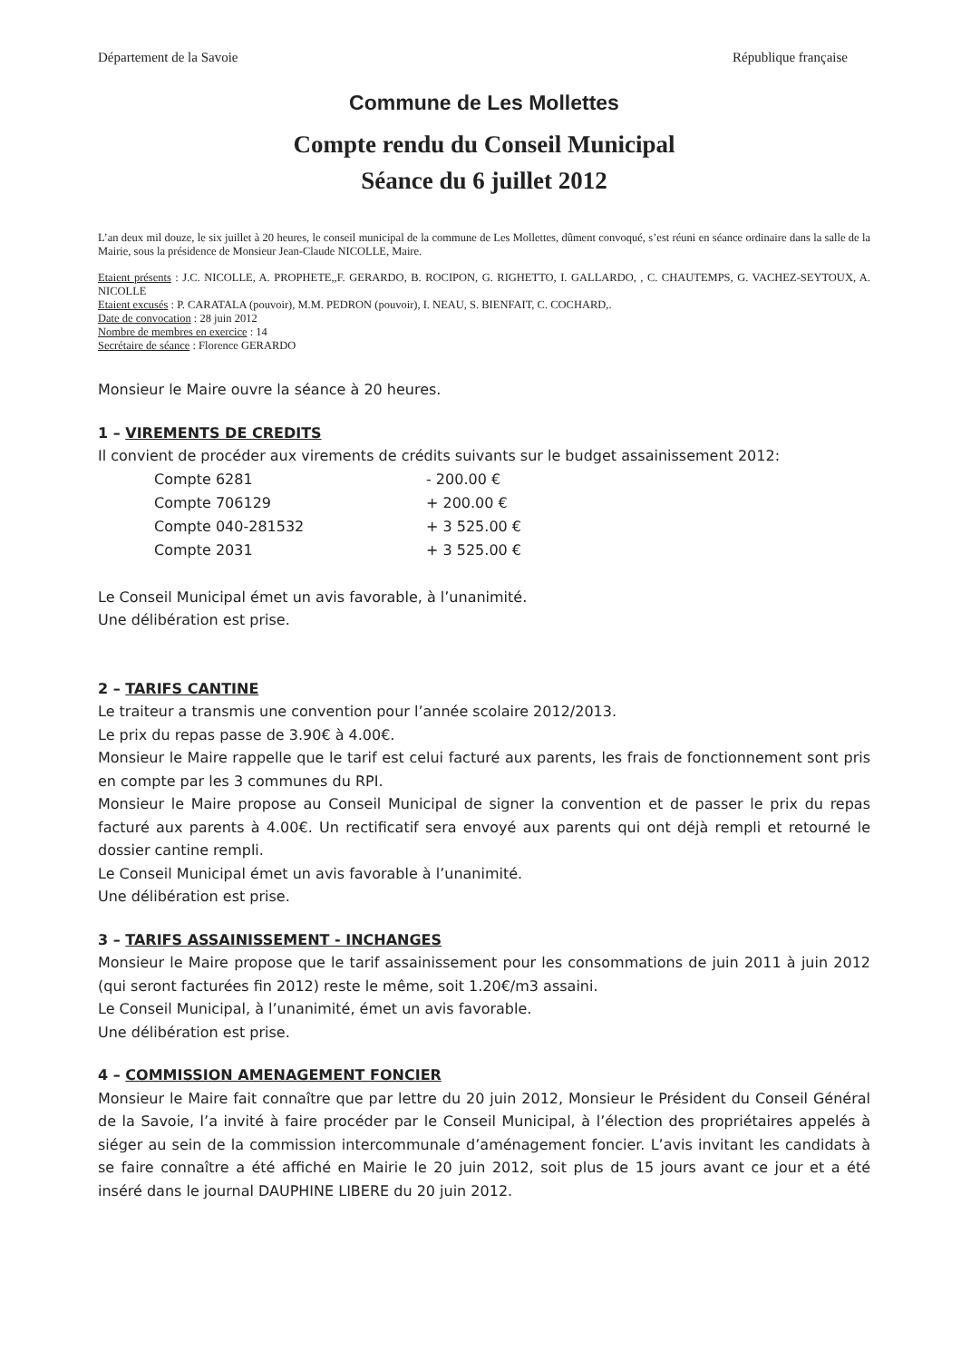Département de la Savoie République française
Commune de Les Mollettes
Compte rendu du Conseil Municipal
Séance du 6 juillet 2012
L’an deux mil douze, le six juillet à 20 heures, le conseil municipal de la commune de Les Mollettes, dûment convoqué, s’est réuni en séance ordinaire dans la salle de la Mairie, sous la présidence de Monsieur Jean-Claude NICOLLE, Maire.
Etaient présents : J.C. NICOLLE, A. PROPHETE,,F. GERARDO, B. ROCIPON, G. RIGHETTO, I. GALLARDO, , C. CHAUTEMPS, G. VACHEZ-SEYTOUX, A. NICOLLE
Etaient excusés : P. CARATALA (pouvoir), M.M. PEDRON (pouvoir), I. NEAU, S. BIENFAIT, C. COCHARD,.
Date de convocation : 28 juin 2012
Nombre de membres en exercice : 14
Secrétaire de séance : Florence GERARDO
Monsieur le Maire ouvre la séance à 20 heures.
1 – VIREMENTS DE CREDITS
Il convient de procéder aux virements de crédits suivants sur le budget assainissement 2012:
| Compte 6281 | - 200.00 € |
| Compte 706129 | + 200.00 € |
| Compte 040-281532 | + 3 525.00 € |
| Compte 2031 | + 3 525.00 € |
Le Conseil Municipal émet un avis favorable, à l’unanimité.
Une délibération est prise.
2 – TARIFS CANTINE
Le traiteur a transmis une convention pour l’année scolaire 2012/2013.
Le prix du repas passe de 3.90€ à 4.00€.
Monsieur le Maire rappelle que le tarif est celui facturé aux parents, les frais de fonctionnement sont pris en compte par les 3 communes du RPI.
Monsieur le Maire propose au Conseil Municipal de signer la convention et de passer le prix du repas facturé aux parents à 4.00€. Un rectificatif sera envoyé aux parents qui ont déjà rempli et retourné le dossier cantine rempli.
Le Conseil Municipal émet un avis favorable à l’unanimité.
Une délibération est prise.
3 – TARIFS ASSAINISSEMENT - INCHANGES
Monsieur le Maire propose que le tarif assainissement pour les consommations de juin 2011 à juin 2012 (qui seront facturées fin 2012) reste le même, soit 1.20€/m3 assaini.
Le Conseil Municipal, à l’unanimité, émet un avis favorable.
Une délibération est prise.
4 – COMMISSION AMENAGEMENT FONCIER
Monsieur le Maire fait connaître que par lettre du 20 juin 2012, Monsieur le Président du Conseil Général de la Savoie, l’a invité à faire procéder par le Conseil Municipal, à l’élection des propriétaires appelés à siéger au sein de la commission intercommunale d’aménagement foncier. L’avis invitant les candidats à se faire connaître a été affiché en Mairie le 20 juin 2012, soit plus de 15 jours avant ce jour et a été inséré dans le journal DAUPHINE LIBERE du 20 juin 2012.